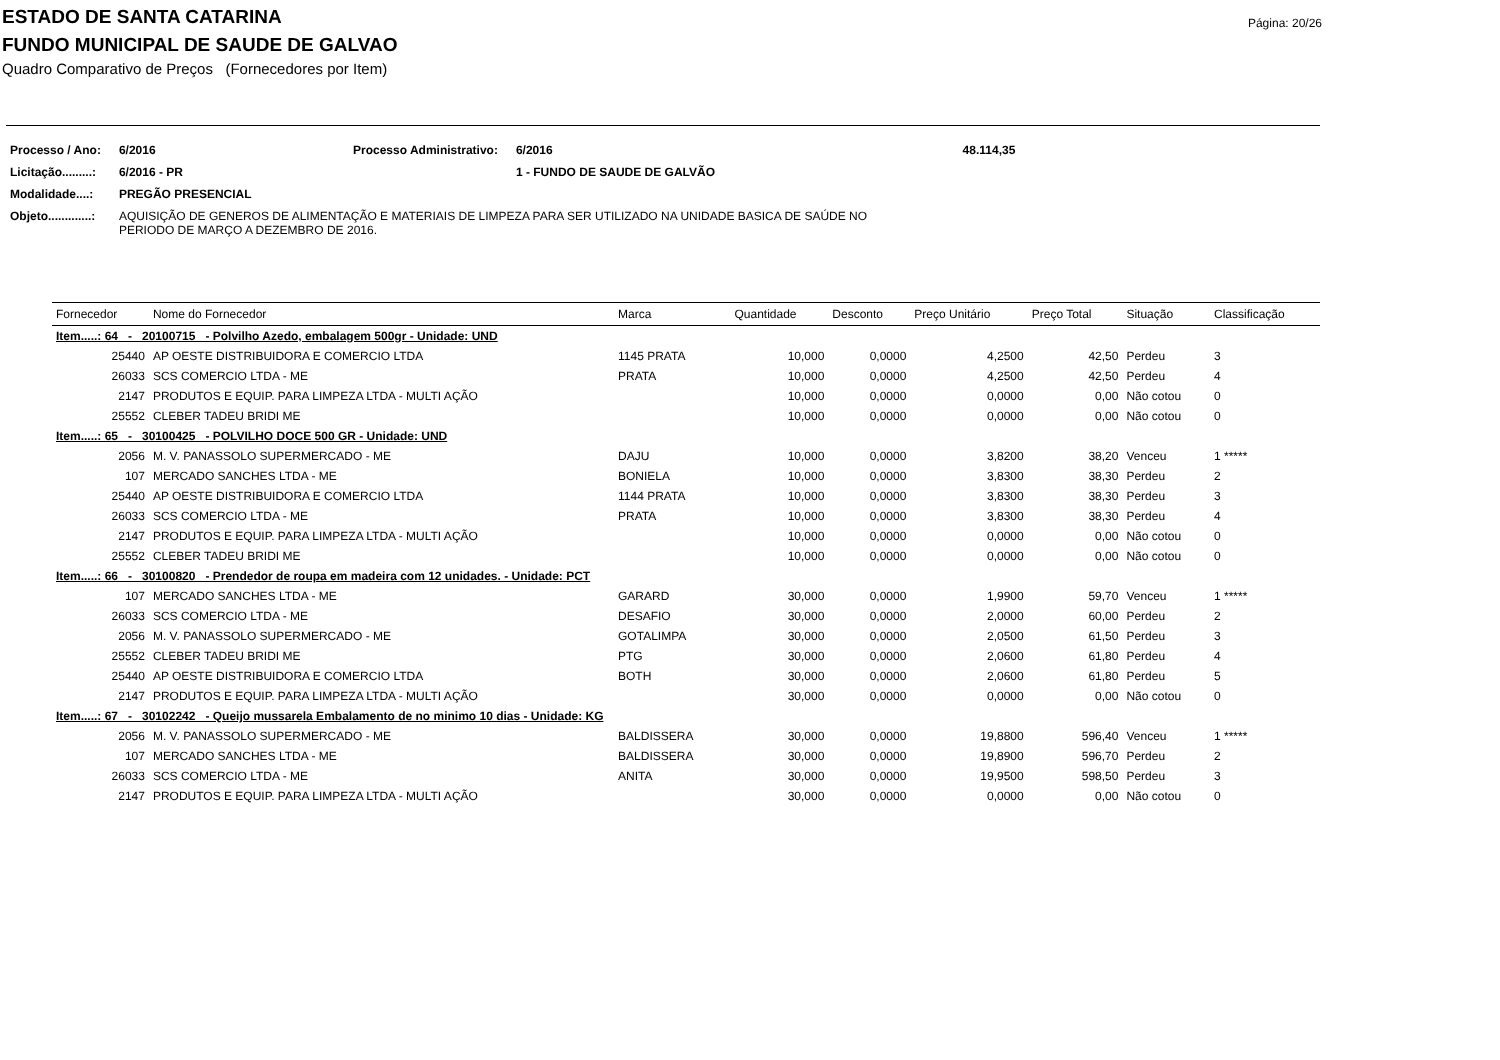Página: 20/26
ESTADO DE SANTA CATARINA
FUNDO MUNICIPAL DE SAUDE DE GALVAO
Quadro Comparativo de Preços (Fornecedores por Item)
| Processo / Ano: | 6/2016 | Processo Administrativo: | 6/2016 | 48.114,35 |
| Licitação.........: | 6/2016 - PR | | 1 - FUNDO DE SAUDE DE GALVÃO | |
| Modalidade....: | PREGÃO PRESENCIAL | | | |
| Objeto.............: | AQUISIÇÃO DE GENEROS DE ALIMENTAÇÃO E MATERIAIS DE LIMPEZA PARA SER UTILIZADO NA UNIDADE BASICA DE SAÚDE NO PERIODO DE MARÇO A DEZEMBRO DE 2016. | | | |
| Fornecedor | Nome do Fornecedor | Marca | Quantidade | Desconto | Preço Unitário | Preço Total | Situação | Classificação |
| --- | --- | --- | --- | --- | --- | --- | --- | --- |
| Item.....: 64 - 20100715 - Polvilho Azedo, embalagem 500gr - Unidade: UND | | | | | | | | |
| 25440 | AP OESTE DISTRIBUIDORA E COMERCIO LTDA | 1145 PRATA | 10,000 | 0,0000 | 4,2500 | 42,50 | Perdeu | 3 |
| 26033 | SCS COMERCIO LTDA - ME | PRATA | 10,000 | 0,0000 | 4,2500 | 42,50 | Perdeu | 4 |
| 2147 | PRODUTOS E EQUIP. PARA LIMPEZA LTDA - MULTI AÇÃO | | 10,000 | 0,0000 | 0,0000 | 0,00 | Não cotou | 0 |
| 25552 | CLEBER TADEU BRIDI ME | | 10,000 | 0,0000 | 0,0000 | 0,00 | Não cotou | 0 |
| Item.....: 65 - 30100425 - POLVILHO DOCE 500 GR - Unidade: UND | | | | | | | | |
| 2056 | M. V. PANASSOLO SUPERMERCADO - ME | DAJU | 10,000 | 0,0000 | 3,8200 | 38,20 | Venceu | 1 ***** |
| 107 | MERCADO SANCHES LTDA - ME | BONIELA | 10,000 | 0,0000 | 3,8300 | 38,30 | Perdeu | 2 |
| 25440 | AP OESTE DISTRIBUIDORA E COMERCIO LTDA | 1144 PRATA | 10,000 | 0,0000 | 3,8300 | 38,30 | Perdeu | 3 |
| 26033 | SCS COMERCIO LTDA - ME | PRATA | 10,000 | 0,0000 | 3,8300 | 38,30 | Perdeu | 4 |
| 2147 | PRODUTOS E EQUIP. PARA LIMPEZA LTDA - MULTI AÇÃO | | 10,000 | 0,0000 | 0,0000 | 0,00 | Não cotou | 0 |
| 25552 | CLEBER TADEU BRIDI ME | | 10,000 | 0,0000 | 0,0000 | 0,00 | Não cotou | 0 |
| Item.....: 66 - 30100820 - Prendedor de roupa em madeira com 12 unidades. - Unidade: PCT | | | | | | | | |
| 107 | MERCADO SANCHES LTDA - ME | GARARD | 30,000 | 0,0000 | 1,9900 | 59,70 | Venceu | 1 ***** |
| 26033 | SCS COMERCIO LTDA - ME | DESAFIO | 30,000 | 0,0000 | 2,0000 | 60,00 | Perdeu | 2 |
| 2056 | M. V. PANASSOLO SUPERMERCADO - ME | GOTALIMPA | 30,000 | 0,0000 | 2,0500 | 61,50 | Perdeu | 3 |
| 25552 | CLEBER TADEU BRIDI ME | PTG | 30,000 | 0,0000 | 2,0600 | 61,80 | Perdeu | 4 |
| 25440 | AP OESTE DISTRIBUIDORA E COMERCIO LTDA | BOTH | 30,000 | 0,0000 | 2,0600 | 61,80 | Perdeu | 5 |
| 2147 | PRODUTOS E EQUIP. PARA LIMPEZA LTDA - MULTI AÇÃO | | 30,000 | 0,0000 | 0,0000 | 0,00 | Não cotou | 0 |
| Item.....: 67 - 30102242 - Queijo mussarela Embalamento de no minimo 10 dias - Unidade: KG | | | | | | | | |
| 2056 | M. V. PANASSOLO SUPERMERCADO - ME | BALDISSERA | 30,000 | 0,0000 | 19,8800 | 596,40 | Venceu | 1 ***** |
| 107 | MERCADO SANCHES LTDA - ME | BALDISSERA | 30,000 | 0,0000 | 19,8900 | 596,70 | Perdeu | 2 |
| 26033 | SCS COMERCIO LTDA - ME | ANITA | 30,000 | 0,0000 | 19,9500 | 598,50 | Perdeu | 3 |
| 2147 | PRODUTOS E EQUIP. PARA LIMPEZA LTDA - MULTI AÇÃO | | 30,000 | 0,0000 | 0,0000 | 0,00 | Não cotou | 0 |